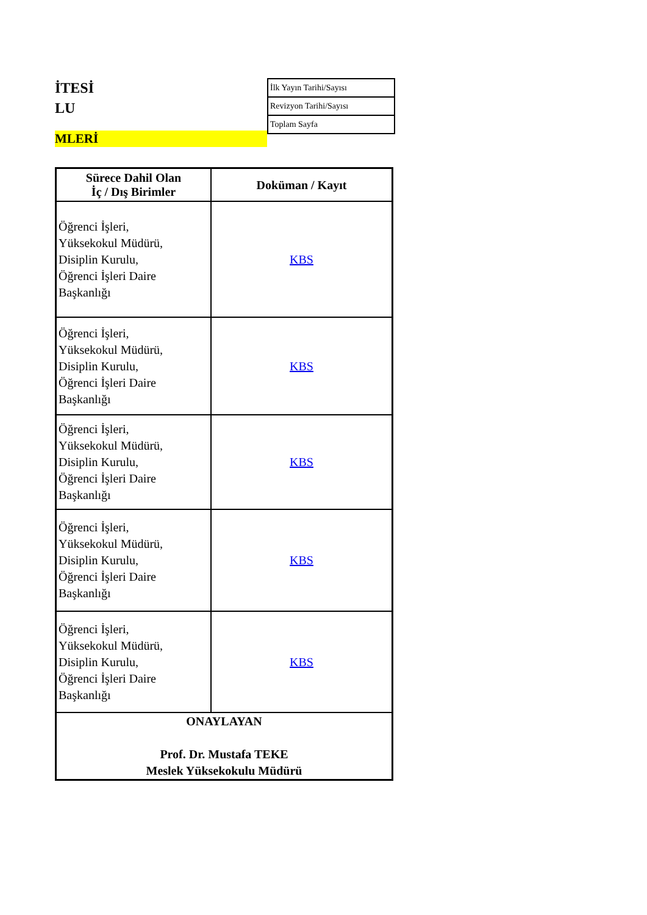İTESİ
LU
MLERİ
| İlk Yayın Tarihi/Sayısı |
| Revizyon Tarihi/Sayısı |
| Toplam Sayfa |
| Sürece Dahil Olan İç / Dış Birimler | Doküman / Kayıt |
| --- | --- |
| Öğrenci İşleri, Yüksekokul Müdürü, Disiplin Kurulu, Öğrenci İşleri Daire Başkanlığı | KBS |
| Öğrenci İşleri, Yüksekokul Müdürü, Disiplin Kurulu, Öğrenci İşleri Daire Başkanlığı | KBS |
| Öğrenci İşleri, Yüksekokul Müdürü, Disiplin Kurulu, Öğrenci İşleri Daire Başkanlığı | KBS |
| Öğrenci İşleri, Yüksekokul Müdürü, Disiplin Kurulu, Öğrenci İşleri Daire Başkanlığı | KBS |
| Öğrenci İşleri, Yüksekokul Müdürü, Disiplin Kurulu, Öğrenci İşleri Daire Başkanlığı | KBS |
| ONAYLAYAN Prof. Dr. Mustafa TEKE Meslek Yüksekokulu Müdürü | |